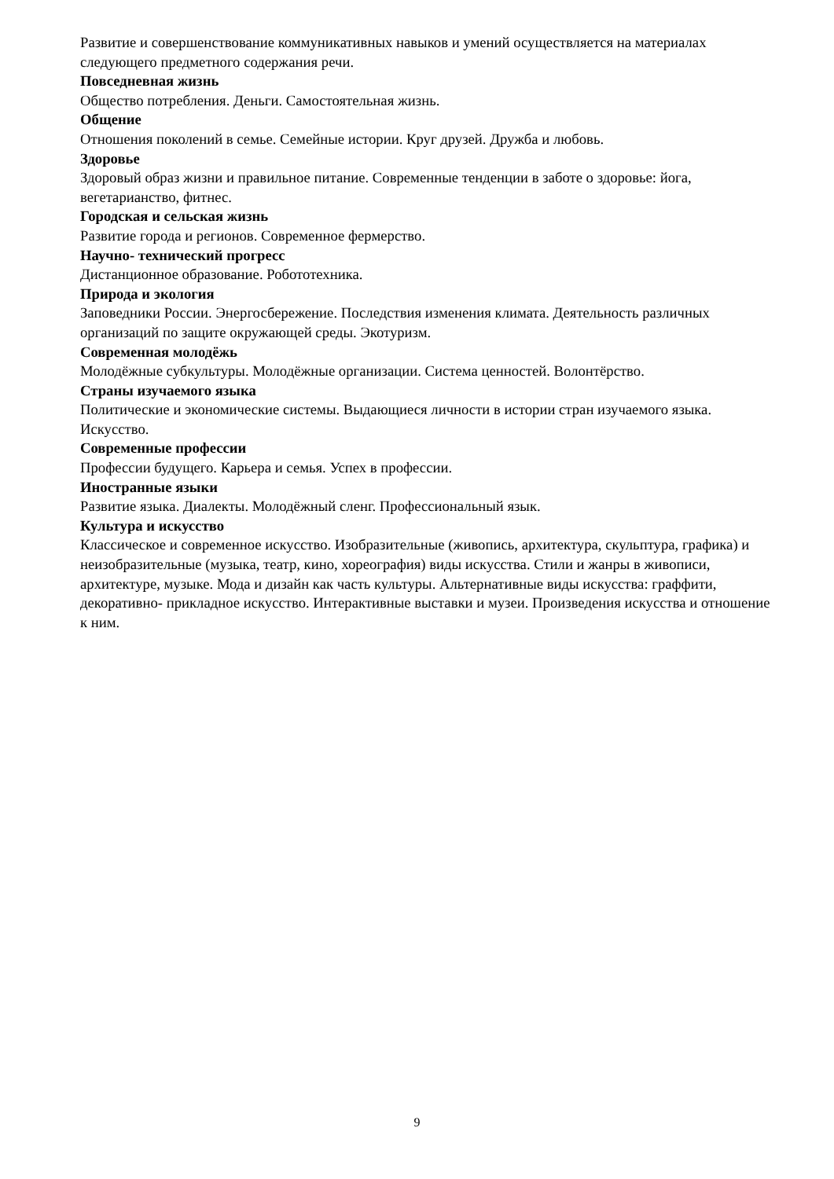Развитие и совершенствование коммуникативных навыков и умений осуществляется на материалах следующего предметного содержания речи.
Повседневная жизнь
Общество потребления. Деньги. Самостоятельная жизнь.
Общение
Отношения поколений в семье. Семейные истории. Круг друзей. Дружба и любовь.
Здоровье
Здоровый образ жизни и правильное питание. Современные тенденции в заботе о здоровье: йога, вегетарианство, фитнес.
Городская и сельская жизнь
Развитие города и регионов. Современное фермерство.
Научно- технический прогресс
Дистанционное образование. Робототехника.
Природа и экология
Заповедники России. Энергосбережение. Последствия изменения климата. Деятельность различных организаций по защите окружающей среды. Экотуризм.
Современная молодёжь
Молодёжные субкультуры. Молодёжные организации. Система ценностей. Волонтёрство.
Страны изучаемого языка
Политические и экономические системы. Выдающиеся личности в истории стран изучаемого языка. Искусство.
Современные профессии
Профессии будущего. Карьера и семья. Успех в профессии.
Иностранные языки
Развитие языка. Диалекты. Молодёжный сленг. Профессиональный язык.
Культура и искусство
Классическое и современное искусство. Изобразительные (живопись, архитектура, скульптура, графика) и неизобразительные (музыка, театр, кино, хореография) виды искусства. Стили и жанры в живописи, архитектуре, музыке. Мода и дизайн как часть культуры. Альтернативные виды искусства: граффити, декоративно- прикладное искусство. Интерактивные выставки и музеи. Произведения искусства и отношение к ним.
9